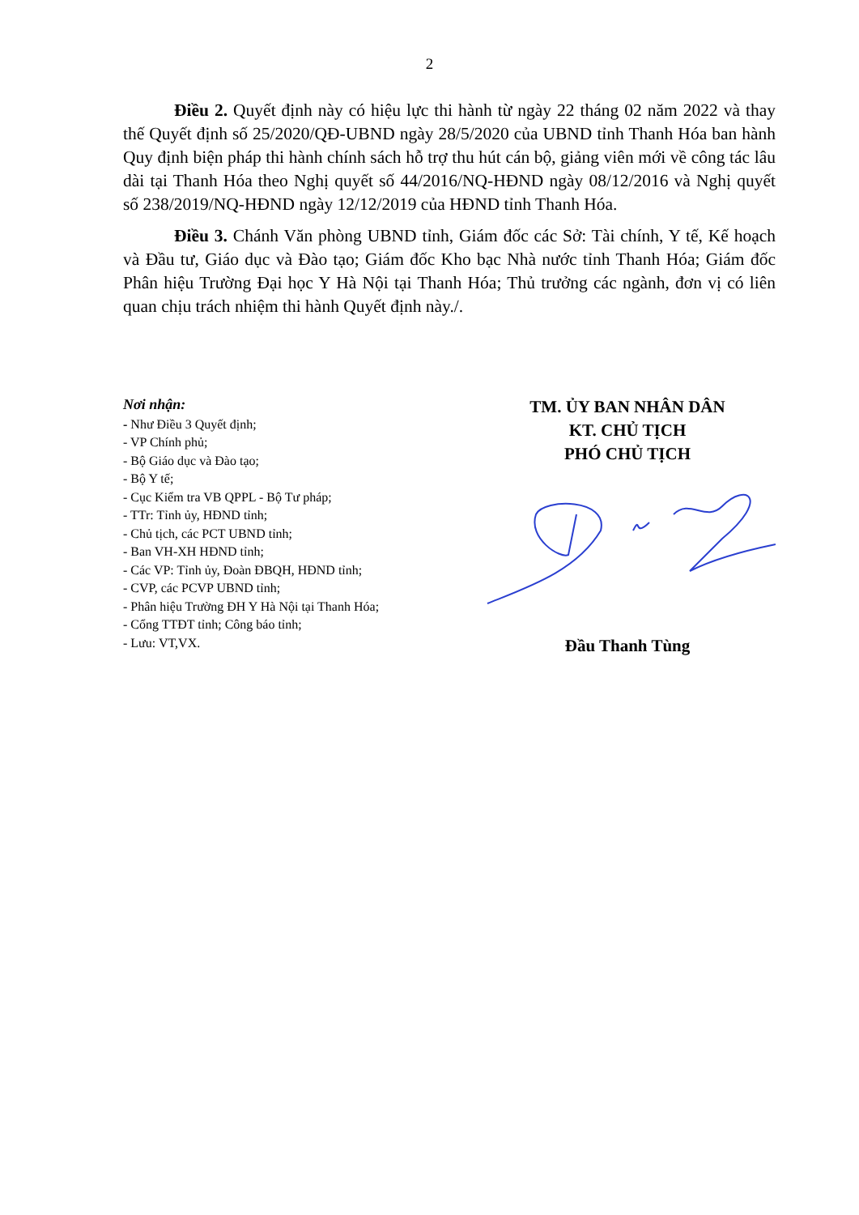2
Điều 2. Quyết định này có hiệu lực thi hành từ ngày 22 tháng 02 năm 2022 và thay thế Quyết định số 25/2020/QĐ-UBND ngày 28/5/2020 của UBND tỉnh Thanh Hóa ban hành Quy định biện pháp thi hành chính sách hỗ trợ thu hút cán bộ, giảng viên mới về công tác lâu dài tại Thanh Hóa theo Nghị quyết số 44/2016/NQ-HĐND ngày 08/12/2016 và Nghị quyết số 238/2019/NQ-HĐND ngày 12/12/2019 của HĐND tỉnh Thanh Hóa.
Điều 3. Chánh Văn phòng UBND tỉnh, Giám đốc các Sở: Tài chính, Y tế, Kế hoạch và Đầu tư, Giáo dục và Đào tạo; Giám đốc Kho bạc Nhà nước tỉnh Thanh Hóa; Giám đốc Phân hiệu Trường Đại học Y Hà Nội tại Thanh Hóa; Thủ trưởng các ngành, đơn vị có liên quan chịu trách nhiệm thi hành Quyết định này./.
Nơi nhận:
- Như Điều 3 Quyết định;
- VP Chính phủ;
- Bộ Giáo dục và Đào tạo;
- Bộ Y tế;
- Cục Kiểm tra VB QPPL - Bộ Tư pháp;
- TTr: Tỉnh ủy, HĐND tỉnh;
- Chủ tịch, các PCT UBND tỉnh;
- Ban VH-XH HĐND tỉnh;
- Các VP: Tỉnh ủy, Đoàn ĐBQH, HĐND tỉnh;
- CVP, các PCVP UBND tỉnh;
- Phân hiệu Trường ĐH Y Hà Nội tại Thanh Hóa;
- Cổng TTĐT tỉnh; Công báo tỉnh;
- Lưu: VT,VX.
TM. ỦY BAN NHÂN DÂN
KT. CHỦ TỊCH
PHÓ CHỦ TỊCH
Đầu Thanh Tùng